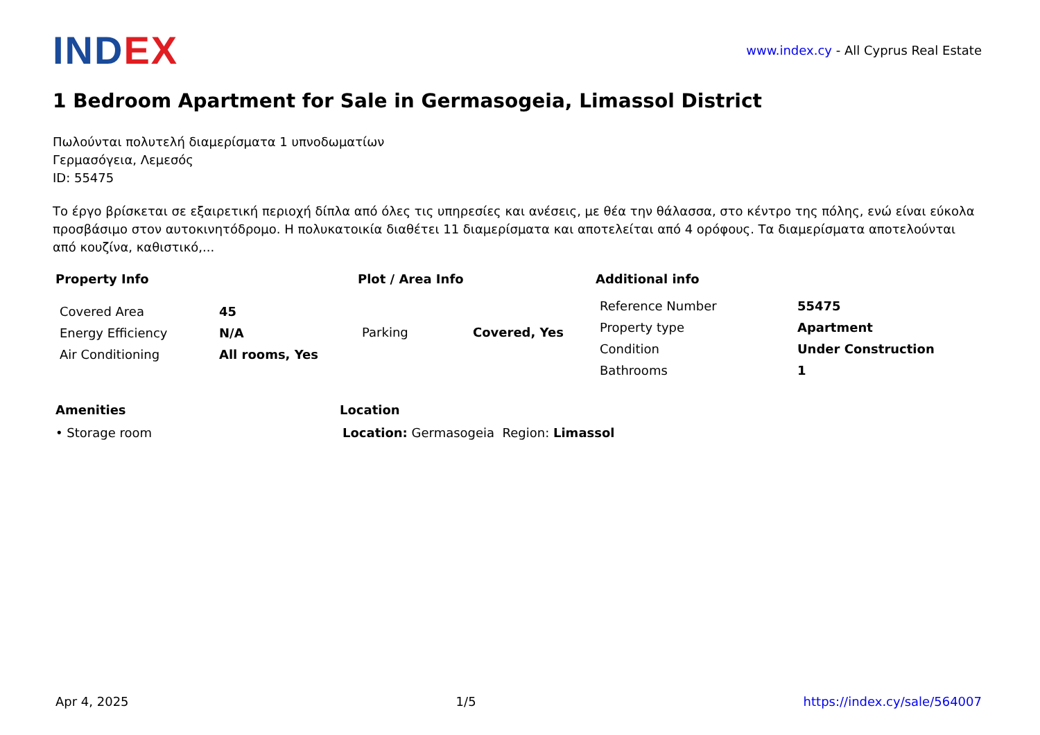INDEX
www.index.cy - All Cyprus Real Estate
1 Bedroom Apartment for Sale in Germasogeia, Limassol District
Πωλούνται πολυτελή διαμερίσματα 1 υπνοδωματίων
Γερμασόγεια, Λεμεσός
ID: 55475
Το έργο βρίσκεται σε εξαιρετική περιοχή δίπλα από όλες τις υπηρεσίες και ανέσεις, με θέα την θάλασσα, στο κέντρο της πόλης, ενώ είναι εύκολα προσβάσιμο στον αυτοκινητόδρομο. Η πολυκατοικία διαθέτει 11 διαμερίσματα και αποτελείται από 4 ορόφους. Τα διαμερίσματα αποτελούνται από κουζίνα, καθιστικό,...
Property Info
| Covered Area | 45 |
| Energy Efficiency | N/A |
| Air Conditioning | All rooms, Yes |
Plot / Area Info
| Parking | Covered, Yes |
Additional info
| Reference Number | 55475 |
| Property type | Apartment |
| Condition | Under Construction |
| Bathrooms | 1 |
Amenities
• Storage room
Location
Location: Germasogeia Region: Limassol
Apr 4, 2025 1/5 https://index.cy/sale/564007